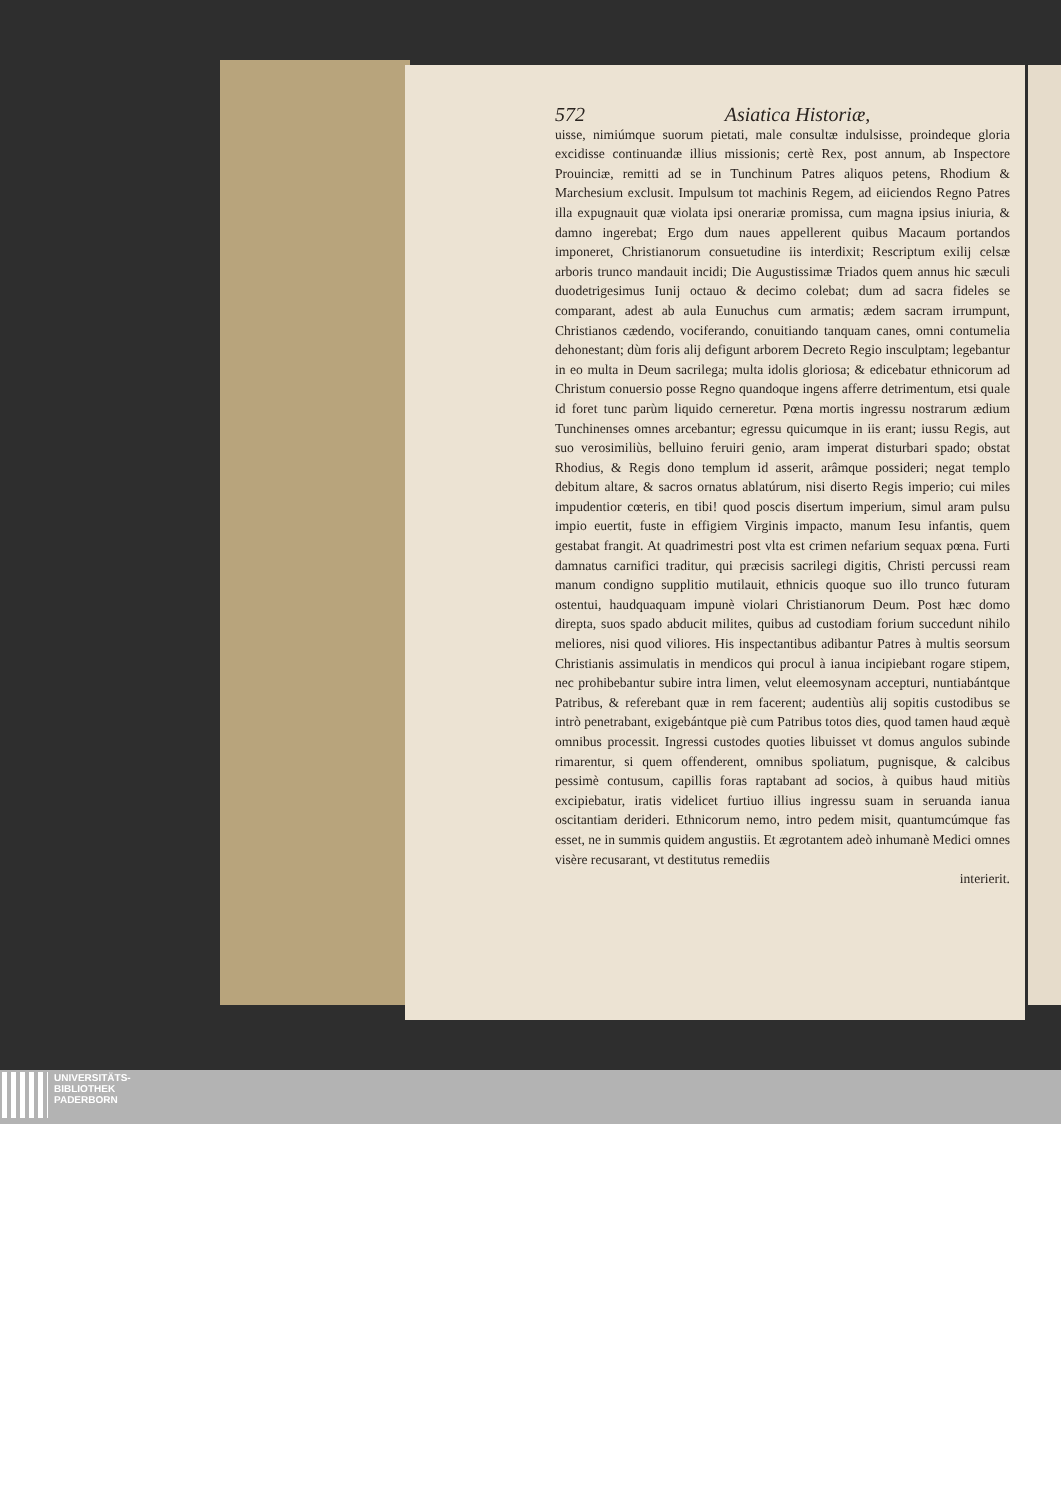572 Asiatica Historiæ,
uisse, nimiúmque suorum pietati, male consultæ indulsisse, proindeque gloria excidisse continuandæ illius missionis; certè Rex, post annum, ab Inspectore Prouinciæ, remitti ad se in Tunchinum Patres aliquos petens, Rhodium & Marchesium exclusit. Impulsum tot machinis Regem, ad eiiciendos Regno Patres illa expugnauit quæ violata ipsi onerariæ promissa, cum magna ipsius iniuria, & damno ingerebat; Ergo dum naues appellerent quibus Macaum portandos imponeret, Christianorum consuetudine iis interdixit; Rescriptum exilij celsæ arboris trunco mandauit incidi; Die Augustissimæ Triados quem annus hic sæculi duodetrigesimus Iunij octauo & decimo colebat; dum ad sacra fideles se comparant, adest ab aula Eunuchus cum armatis; ædem sacram irrumpunt, Christianos cædendo, vociferando, conuitiando tanquam canes, omni contumelia dehonestant; dùm foris alij defigunt arborem Decreto Regio insculptam; legebantur in eo multa in Deum sacrilega; multa idolis gloriosa; & edicebatur ethnicorum ad Christum conuersio posse Regno quandoque ingens afferre detrimentum, etsi quale id foret tunc parùm liquido cerneretur. Pœna mortis ingressu nostrarum ædium Tunchinenses omnes arcebantur; egressu quicumque in iis erant; iussu Regis, aut suo verosimiliùs, belluino feruiri genio, aram imperat disturbari spado; obstat Rhodius, & Regis dono templum id asserit, arâmque possideri; negat templo debitum altare, & sacros ornatus ablatúrum, nisi diserto Regis imperio; cui miles impudentior cœteris, en tibi! quod poscis disertum imperium, simul aram pulsu impio euertit, fuste in effigiem Virginis impacto, manum Iesu infantis, quem gestabat frangit. At quadrimestri post vlta est crimen nefarium sequax pœna. Furti damnatus carnifici traditur, qui præcisis sacrilegi digitis, Christi percussi ream manum condigno supplitio mutilauit, ethnicis quoque suo illo trunco futuram ostentui, haudquaquam impunè violari Christianorum Deum. Post hæc domo direpta, suos spado abducit milites, quibus ad custodiam forium succedunt nihilo meliores, nisi quod viliores. His inspectantibus adibantur Patres à multis seorsum Christianis assimulatis in mendicos qui procul à ianua incipiebant rogare stipem, nec prohibebantur subire intra limen, velut eleemosynam accepturi, nuntiabántque Patribus, & referebant quæ in rem facerent; audentiùs alij sopitis custodibus se intrò penetrabant, exigebántque piè cum Patribus totos dies, quod tamen haud æquè omnibus processit. Ingressi custodes quoties libuisset vt domus angulos subinde rimarentur, si quem offenderent, omnibus spoliatum, pugnisque, & calcibus pessimè contusum, capillis foras raptabant ad socios, à quibus haud mitiùs excipiebatur, iratis videlicet furtiuo illius ingressu suam in seruanda ianua oscitantiam derideri. Ethnicorum nemo, intro pedem misit, quantumcúmque fas esset, ne in summis quidem angustiis. Et ægrotantem adeò inhumanè Medici omnes visère recusarant, vt destitutus remediis
interierit.
UNIVERSITÄTS-
BIBLIOTHEK
PADERBORN